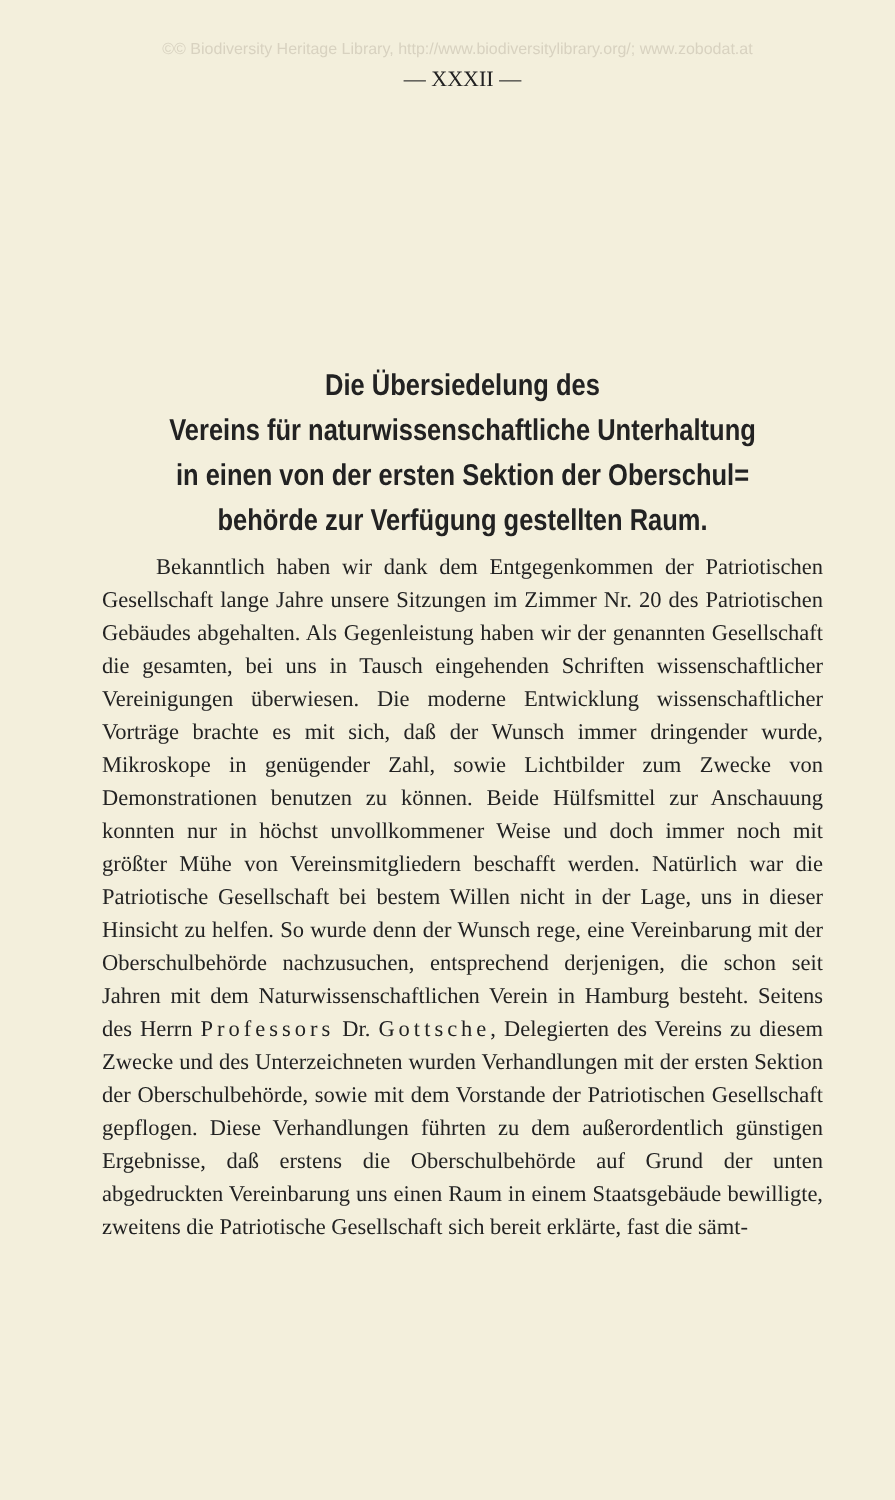©© Biodiversity Heritage Library, http://www.biodiversitylibrary.org/; www.zobodat.at
— XXXII —
Die Übersiedelung des
Vereins für naturwissenschaftliche Unterhaltung
in einen von der ersten Sektion der Oberschul=
behörde zur Verfügung gestellten Raum.
Bekanntlich haben wir dank dem Entgegenkommen der Patriotischen Gesellschaft lange Jahre unsere Sitzungen im Zimmer Nr. 20 des Patriotischen Gebäudes abgehalten. Als Gegenleistung haben wir der genannten Gesellschaft die gesamten, bei uns in Tausch eingehenden Schriften wissenschaftlicher Vereinigungen überwiesen. Die moderne Entwicklung wissenschaftlicher Vorträge brachte es mit sich, daß der Wunsch immer dringender wurde, Mikroskope in genügender Zahl, sowie Lichtbilder zum Zwecke von Demonstrationen benutzen zu können. Beide Hülfsmittel zur Anschauung konnten nur in höchst unvollkommener Weise und doch immer noch mit größter Mühe von Vereinsmitgliedern beschafft werden. Natürlich war die Patriotische Gesellschaft bei bestem Willen nicht in der Lage, uns in dieser Hinsicht zu helfen. So wurde denn der Wunsch rege, eine Vereinbarung mit der Oberschulbehörde nachzusuchen, entsprechend derjenigen, die schon seit Jahren mit dem Naturwissenschaftlichen Verein in Hamburg besteht. Seitens des Herrn Professors Dr. Gottsche, Delegierten des Vereins zu diesem Zwecke und des Unterzeichneten wurden Verhandlungen mit der ersten Sektion der Oberschulbehörde, sowie mit dem Vorstande der Patriotischen Gesellschaft gepflogen. Diese Verhandlungen führten zu dem außerordentlich günstigen Ergebnisse, daß erstens die Oberschulbehörde auf Grund der unten abgedruckten Vereinbarung uns einen Raum in einem Staatsgebäude bewilligte, zweitens die Patriotische Gesellschaft sich bereit erklärte, fast die sämt-